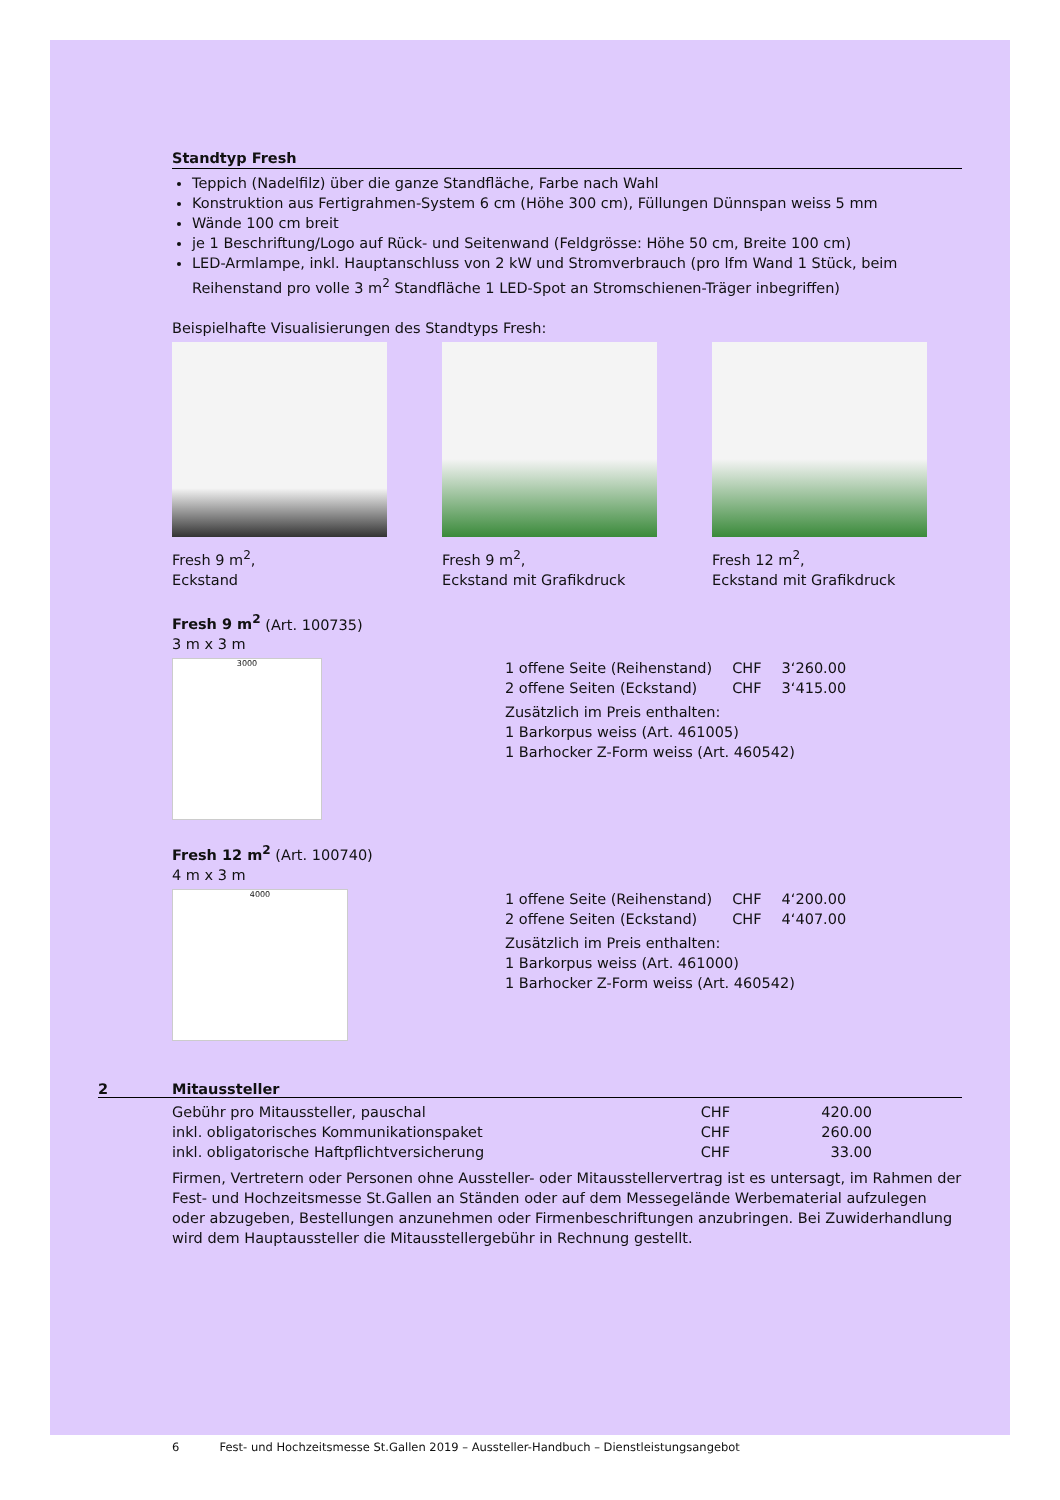Standtyp Fresh
Teppich (Nadelfilz) über die ganze Standfläche, Farbe nach Wahl
Konstruktion aus Fertigrahmen-System 6 cm (Höhe 300 cm), Füllungen Dünnspan weiss 5 mm
Wände 100 cm breit
je 1 Beschriftung/Logo auf Rück- und Seitenwand (Feldgrösse: Höhe 50 cm, Breite 100 cm)
LED-Armlampe, inkl. Hauptanschluss von 2 kW und Stromverbrauch (pro lfm Wand 1 Stück, beim Reihenstand pro volle 3 m<sup>2</sup> Standfläche 1 LED-Spot an Stromschienen-Träger inbegriffen)
Beispielhafte Visualisierungen des Standtyps Fresh:
Fresh 9 m<sup>2</sup>,
Eckstand
Fresh 9 m<sup>2</sup>,
Eckstand mit Grafikdruck
Fresh 12 m<sup>2</sup>,
Eckstand mit Grafikdruck
Fresh 9 m<sup>2</sup> (Art. 100735)
3 m x 3 m
3000
| 1 offene Seite (Reihenstand) | CHF | 3‘260.00 |
| 2 offene Seiten (Eckstand) | CHF | 3‘415.00 |
Zusätzlich im Preis enthalten:
1 Barkorpus weiss (Art. 461005)
1 Barhocker Z-Form weiss (Art. 460542)
Fresh 12 m<sup>2</sup> (Art. 100740)
4 m x 3 m
4000
| 1 offene Seite (Reihenstand) | CHF | 4‘200.00 |
| 2 offene Seiten (Eckstand) | CHF | 4‘407.00 |
Zusätzlich im Preis enthalten:
1 Barkorpus weiss (Art. 461000)
1 Barhocker Z-Form weiss (Art. 460542)
2 Mitaussteller
| Gebühr pro Mitaussteller, pauschal | CHF | 420.00 |
| inkl. obligatorisches Kommunikationspaket | CHF | 260.00 |
| inkl. obligatorische Haftpflichtversicherung | CHF | 33.00 |
Firmen, Vertretern oder Personen ohne Aussteller- oder Mitausstellervertrag ist es untersagt, im Rahmen der Fest- und Hochzeitsmesse St.Gallen an Ständen oder auf dem Messegelände Werbematerial aufzulegen oder abzugeben, Bestellungen anzunehmen oder Firmenbeschriftungen anzubringen. Bei Zuwiderhandlung wird dem Hauptaussteller die Mitausstellergebühr in Rechnung gestellt.
6 Fest- und Hochzeitsmesse St.Gallen 2019 – Aussteller-Handbuch – Dienstleistungsangebot